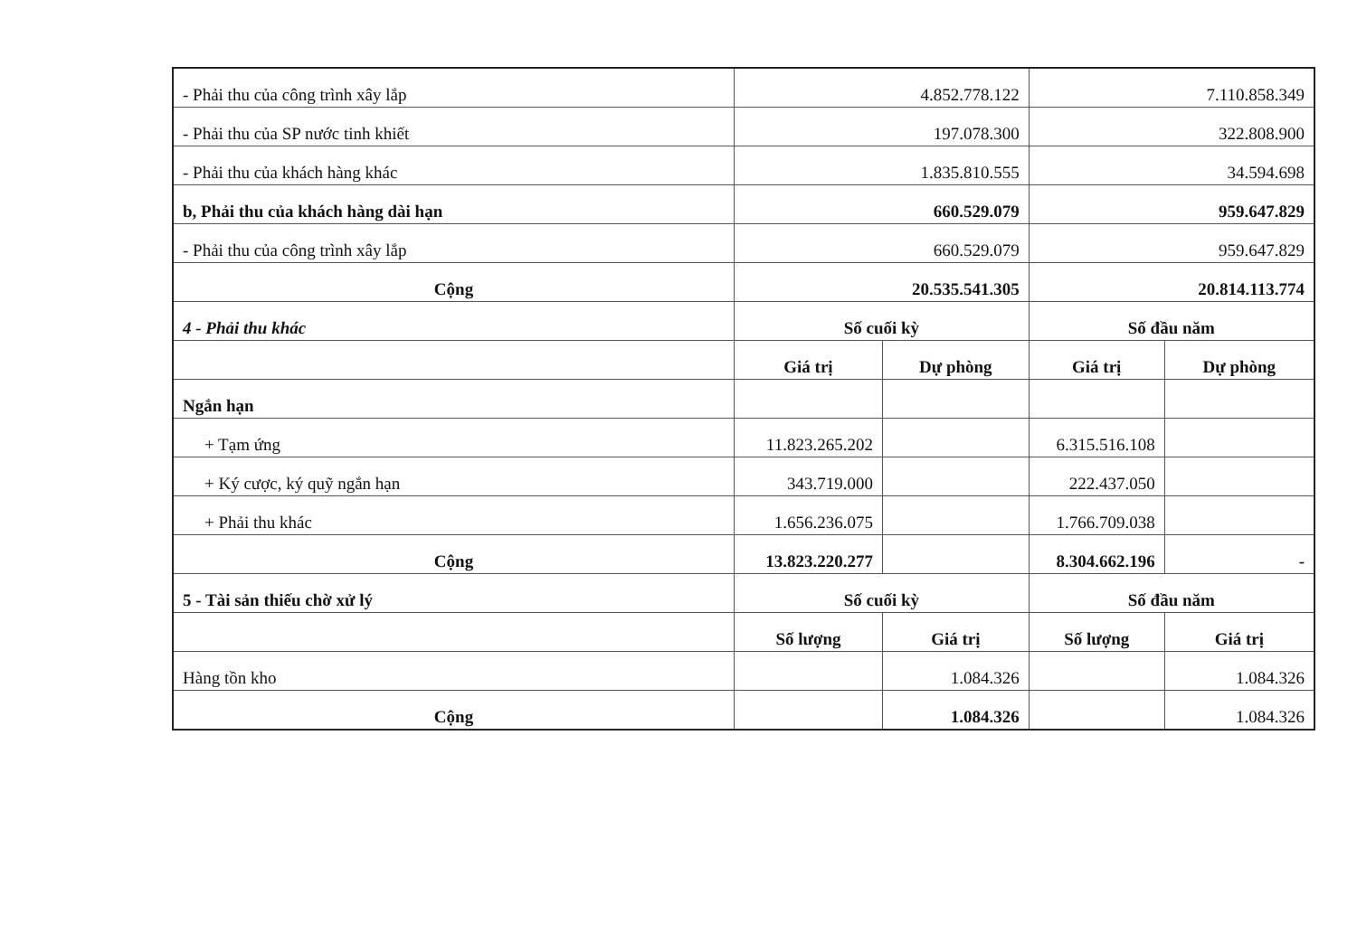| - Phải thu của công trình xây lắp | 4.852.778.122 | | 7.110.858.349 | |
| - Phải thu của SP nước tinh khiết | 197.078.300 | | 322.808.900 | |
| - Phải thu của khách hàng khác | 1.835.810.555 | | 34.594.698 | |
| b, Phải thu của khách hàng dài hạn | 660.529.079 | | 959.647.829 | |
| - Phải thu của công trình xây lắp | 660.529.079 | | 959.647.829 | |
| Cộng | 20.535.541.305 | | 20.814.113.774 | |
| 4 - Phải thu khác | Số cuối kỳ | | Số đầu năm | |
| | Giá trị | Dự phòng | Giá trị | Dự phòng |
| Ngắn hạn | | | | |
| + Tạm ứng | 11.823.265.202 | | 6.315.516.108 | |
| + Ký cược, ký quỹ ngắn hạn | 343.719.000 | | 222.437.050 | |
| + Phải thu khác | 1.656.236.075 | | 1.766.709.038 | |
| Cộng | 13.823.220.277 | | 8.304.662.196 | - |
| 5 - Tài sản thiếu chờ xử lý | Số cuối kỳ | | Số đầu năm | |
| | Số lượng | Giá trị | Số lượng | Giá trị |
| Hàng tồn kho | | 1.084.326 | | 1.084.326 |
| Cộng | | 1.084.326 | | 1.084.326 |